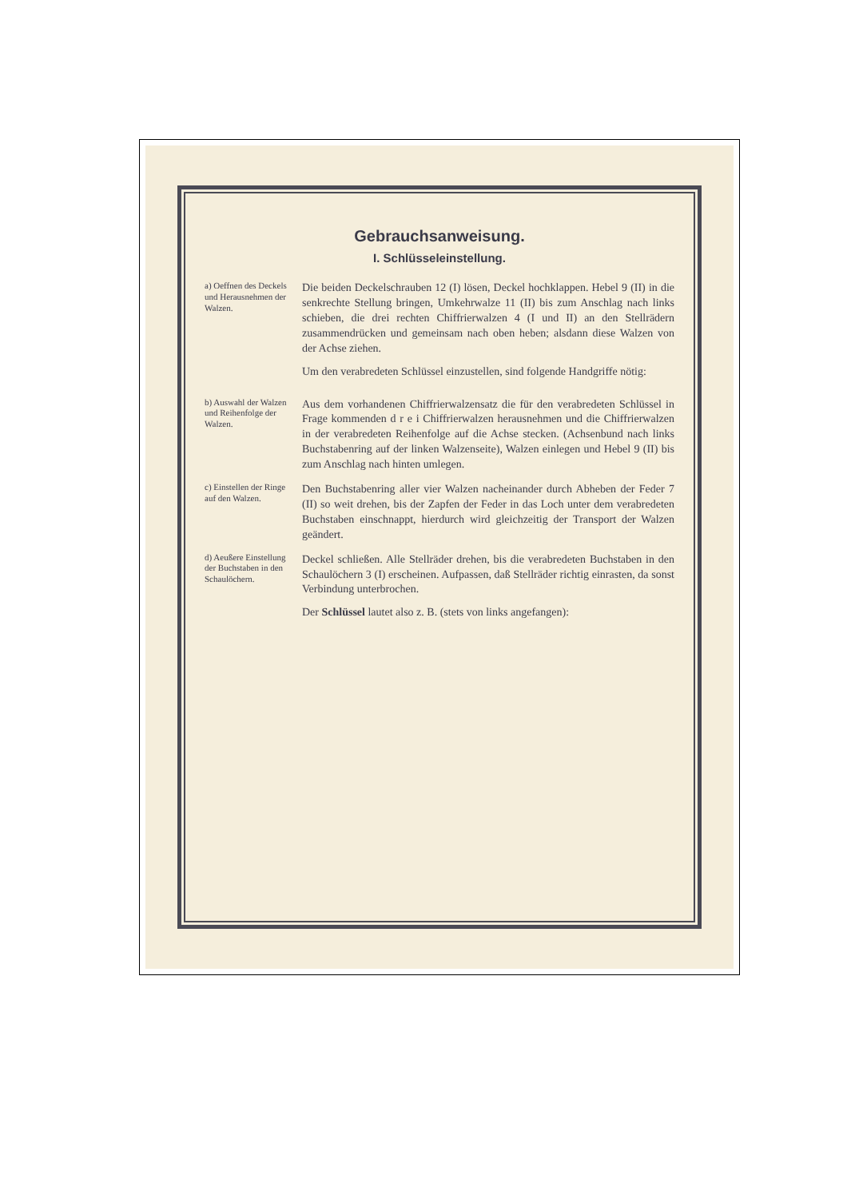Gebrauchsanweisung.
I. Schlüsseleinstellung.
a) Oeffnen des Deckels und Herausnehmen der Walzen.
Die beiden Deckelschrauben 12 (I) lösen, Deckel hochklappen. Hebel 9 (II) in die senkrechte Stellung bringen, Umkehrwalze 11 (II) bis zum Anschlag nach links schieben, die drei rechten Chiffrierwalzen 4 (I und II) an den Stellrädern zusammendrücken und gemeinsam nach oben heben; alsdann diese Walzen von der Achse ziehen.
Um den verabredeten Schlüssel einzustellen, sind folgende Handgriffe nötig:
b) Auswahl der Walzen und Reihenfolge der Walzen.
Aus dem vorhandenen Chiffrierwalzensatz die für den verabredeten Schlüssel in Frage kommenden d r e i Chiffrierwalzen herausnehmen und die Chiffrierwalzen in der verabredeten Reihenfolge auf die Achse stecken. (Achsenbund nach links Buchstabenring auf der linken Walzenseite), Walzen einlegen und Hebel 9 (II) bis zum Anschlag nach hinten umlegen.
c) Einstellen der Ringe auf den Walzen.
Den Buchstabenring aller vier Walzen nacheinander durch Abheben der Feder 7 (II) so weit drehen, bis der Zapfen der Feder in das Loch unter dem verabredeten Buchstaben einschnappt, hierdurch wird gleichzeitig der Transport der Walzen geändert.
d) Aeußere Einstellung der Buchstaben in den Schaulöchern.
Deckel schließen. Alle Stellräder drehen, bis die verabredeten Buchstaben in den Schaulöchern 3 (I) erscheinen. Aufpassen, daß Stellräder richtig einrasten, da sonst Verbindung unterbrochen.
Der Schlüssel lautet also z. B. (stets von links angefangen):